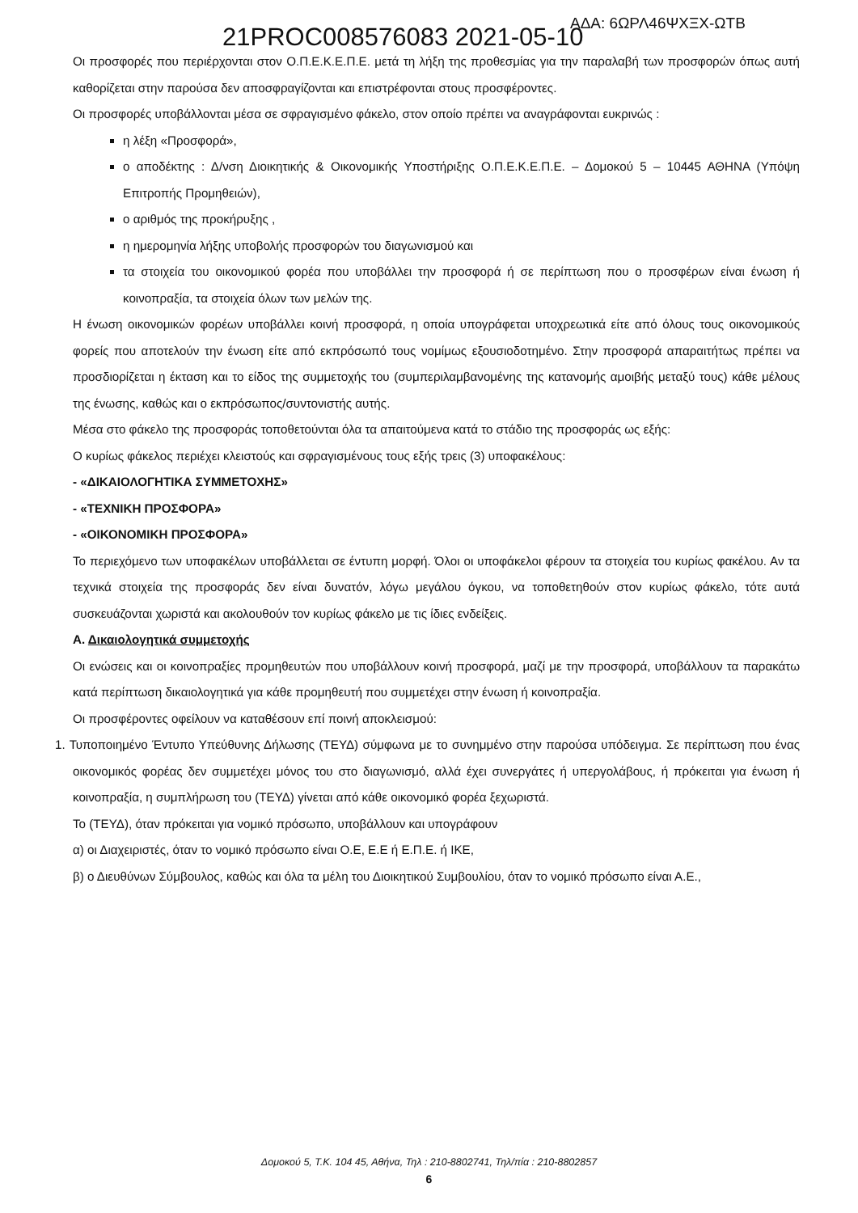21PROC008576083 2021-05-10 ΑΔΑ: 6ΩΡΛ46ΨΧΞΧ-ΩΤΒ
Οι προσφορές που περιέρχονται στον Ο.Π.Ε.Κ.Ε.Π.Ε. μετά τη λήξη της προθεσμίας για την παραλαβή των προσφορών όπως αυτή καθορίζεται στην παρούσα δεν αποσφραγίζονται και επιστρέφονται στους προσφέροντες.
Οι προσφορές υποβάλλονται μέσα σε σφραγισμένο φάκελο, στον οποίο πρέπει να αναγράφονται ευκρινώς :
η λέξη «Προσφορά»,
ο αποδέκτης : Δ/νση Διοικητικής & Οικονομικής Υποστήριξης Ο.Π.Ε.Κ.Ε.Π.Ε. – Δομοκού 5 – 10445 ΑΘΗΝΑ (Υπόψη Επιτροπής Προμηθειών),
ο αριθμός της προκήρυξης ,
η ημερομηνία λήξης υποβολής προσφορών του διαγωνισμού και
τα στοιχεία του οικονομικού φορέα που υποβάλλει την προσφορά ή σε περίπτωση που ο προσφέρων είναι ένωση ή κοινοπραξία, τα στοιχεία όλων των μελών της.
Η ένωση οικονομικών φορέων υποβάλλει κοινή προσφορά, η οποία υπογράφεται υποχρεωτικά είτε από όλους τους οικονομικούς φορείς που αποτελούν την ένωση είτε από εκπρόσωπό τους νομίμως εξουσιοδοτημένο. Στην προσφορά απαραιτήτως πρέπει να προσδιορίζεται η έκταση και το είδος της συμμετοχής του (συμπεριλαμβανομένης της κατανομής αμοιβής μεταξύ τους) κάθε μέλους της ένωσης, καθώς και ο εκπρόσωπος/συντονιστής αυτής.
Μέσα στο φάκελο της προσφοράς τοποθετούνται όλα τα απαιτούμενα κατά το στάδιο της προσφοράς ως εξής:
Ο κυρίως φάκελος περιέχει κλειστούς και σφραγισμένους τους εξής τρεις (3) υποφακέλους:
- «ΔΙΚΑΙΟΛΟΓΗΤΙΚΑ ΣΥΜΜΕΤΟΧΗΣ»
- «ΤΕΧΝΙΚΗ ΠΡΟΣΦΟΡΑ»
- «ΟΙΚΟΝΟΜΙΚΗ ΠΡΟΣΦΟΡΑ»
Το περιεχόμενο των υποφακέλων υποβάλλεται σε έντυπη μορφή. Όλοι οι υποφάκελοι φέρουν τα στοιχεία του κυρίως φακέλου. Αν τα τεχνικά στοιχεία της προσφοράς δεν είναι δυνατόν, λόγω μεγάλου όγκου, να τοποθετηθούν στον κυρίως φάκελο, τότε αυτά συσκευάζονται χωριστά και ακολουθούν τον κυρίως φάκελο με τις ίδιες ενδείξεις.
Α. Δικαιολογητικά συμμετοχής
Οι ενώσεις και οι κοινοπραξίες προμηθευτών που υποβάλλουν κοινή προσφορά, μαζί με την προσφορά, υποβάλλουν τα παρακάτω κατά περίπτωση δικαιολογητικά για κάθε προμηθευτή που συμμετέχει στην ένωση ή κοινοπραξία.
Οι προσφέροντες οφείλουν να καταθέσουν επί ποινή αποκλεισμού:
1. Τυποποιημένο Έντυπο Υπεύθυνης Δήλωσης (ΤΕΥΔ) σύμφωνα με το συνημμένο στην παρούσα υπόδειγμα. Σε περίπτωση που ένας οικονομικός φορέας δεν συμμετέχει μόνος του στο διαγωνισμό, αλλά έχει συνεργάτες ή υπεργολάβους, ή πρόκειται για ένωση ή κοινοπραξία, η συμπλήρωση του (ΤΕΥΔ) γίνεται από κάθε οικονομικό φορέα ξεχωριστά.
Το (ΤΕΥΔ), όταν πρόκειται για νομικό πρόσωπο, υποβάλλουν και υπογράφουν
α) οι Διαχειριστές, όταν το νομικό πρόσωπο είναι Ο.Ε, Ε.Ε ή Ε.Π.Ε. ή ΙΚΕ,
β) ο Διευθύνων Σύμβουλος, καθώς και όλα τα μέλη του Διοικητικού Συμβουλίου, όταν το νομικό πρόσωπο είναι Α.Ε.,
Δομοκού 5, Τ.Κ. 104 45, Αθήνα, Τηλ : 210-8802741, Τηλ/πία : 210-8802857
6